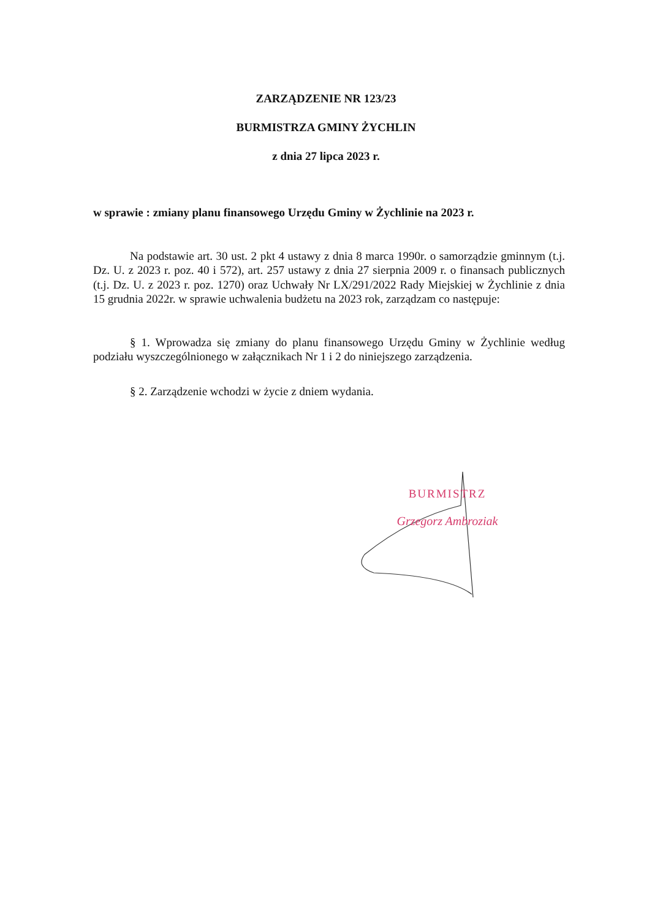ZARZĄDZENIE NR 123/23
BURMISTRZA GMINY ŻYCHLIN
z dnia 27 lipca 2023 r.
w sprawie : zmiany planu finansowego Urzędu Gminy w Żychlinie na 2023 r.
Na podstawie art. 30 ust. 2 pkt 4 ustawy z dnia 8 marca 1990r. o samorządzie gminnym (t.j. Dz. U. z 2023 r. poz. 40 i 572), art. 257 ustawy z dnia 27 sierpnia 2009 r. o finansach publicznych (t.j. Dz. U. z 2023 r. poz. 1270) oraz Uchwały Nr LX/291/2022 Rady Miejskiej w Żychlinie z dnia 15 grudnia 2022r. w sprawie uchwalenia budżetu na 2023 rok, zarządzam co następuje:
§ 1. Wprowadza się zmiany do planu finansowego Urzędu Gminy w Żychlinie według podziału wyszczególnionego w załącznikach Nr 1 i 2 do niniejszego zarządzenia.
§ 2. Zarządzenie wchodzi w życie z dniem wydania.
BURMISTRZ
Grzegorz Ambroziak